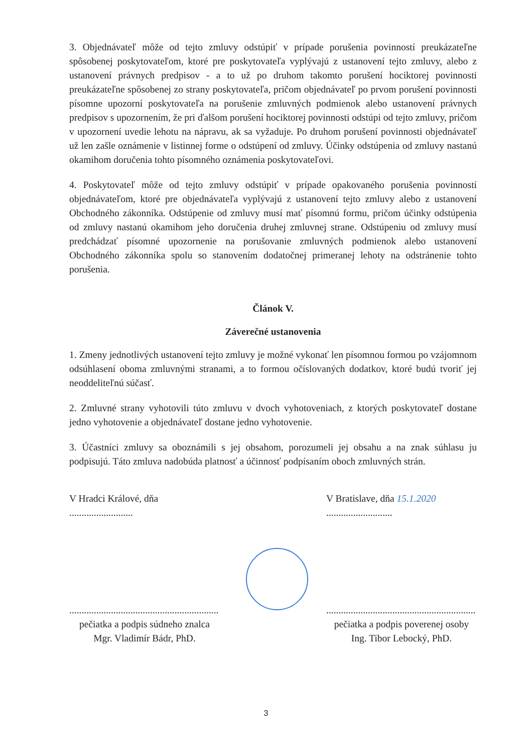3. Objednávateľ môže od tejto zmluvy odstúpiť v prípade porušenia povinností preukázateľne spôsobenej poskytovateľom, ktoré pre poskytovateľa vyplývajú z ustanovení tejto zmluvy, alebo z ustanovení právnych predpisov - a to už po druhom takomto porušení hociktorej povinnosti preukázateľne spôsobenej zo strany poskytovateľa, pričom objednávateľ po prvom porušení povinnosti písomne upozorní poskytovateľa na porušenie zmluvných podmienok alebo ustanovení právnych predpisov s upozornením, že pri ďalšom porušení hociktorej povinnosti odstúpi od tejto zmluvy, pričom v upozornení uvedie lehotu na nápravu, ak sa vyžaduje. Po druhom porušení povinnosti objednávateľ už len zašle oznámenie v listinnej forme o odstúpení od zmluvy. Účinky odstúpenia od zmluvy nastanú okamihom doručenia tohto písomného oznámenia poskytovateľovi.
4. Poskytovateľ môže od tejto zmluvy odstúpiť v prípade opakovaného porušenia povinností objednávateľom, ktoré pre objednávateľa vyplývajú z ustanovení tejto zmluvy alebo z ustanovení Obchodného zákonníka. Odstúpenie od zmluvy musí mať písomnú formu, pričom účinky odstúpenia od zmluvy nastanú okamihom jeho doručenia druhej zmluvnej strane. Odstúpeniu od zmluvy musí predchádzať písomné upozornenie na porušovanie zmluvných podmienok alebo ustanovení Obchodného zákonníka spolu so stanovením dodatočnej primeranej lehoty na odstránenie tohto porušenia.
Článok V.
Záverečné ustanovenia
1. Zmeny jednotlivých ustanovení tejto zmluvy je možné vykonať len písomnou formou po vzájomnom odsúhlasení oboma zmluvnými stranami, a to formou očíslovaných dodatkov, ktoré budú tvoriť jej neoddeliteľnú súčasť.
2. Zmluvné strany vyhotovili túto zmluvu v dvoch vyhotoveniach, z ktorých poskytovateľ dostane jedno vyhotovenie a objednávateľ dostane jedno vyhotovenie.
3. Účastníci zmluvy sa oboznámili s jej obsahom, porozumeli jej obsahu a na znak súhlasu ju podpisujú. Táto zmluva nadobúda platnosť a účinnosť podpísaním oboch zmluvných strán.
V Hradci Králové, dňa ..........................
V Bratislave, dňa 15.1.2020 ...........................
.............................................................
pečiatka a podpis súdneho znalca
Mgr. Vladimír Bádr, PhD.
.............................................................
pečiatka a podpis poverenej osoby
Ing. Tibor Lebocký, PhD.
3